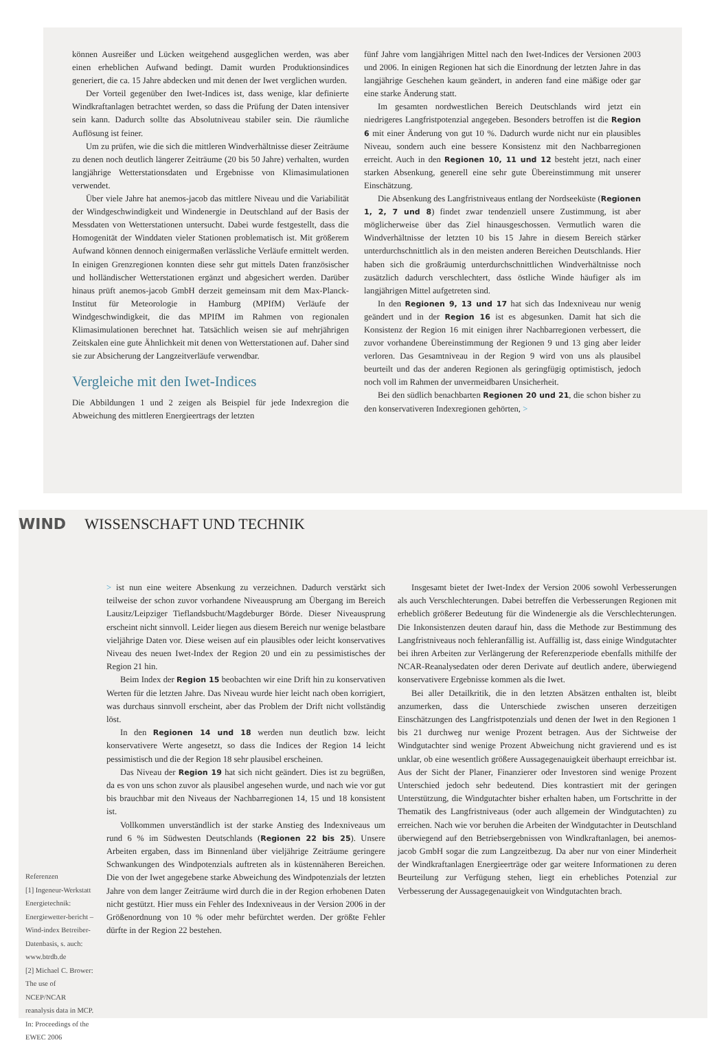können Ausreißer und Lücken weitgehend ausgeglichen werden, was aber einen erheblichen Aufwand bedingt. Damit wurden Produktionsindices generiert, die ca. 15 Jahre abdecken und mit denen der Iwet verglichen wurden.
Der Vorteil gegenüber den Iwet-Indices ist, dass wenige, klar definierte Windkraftanlagen betrachtet werden, so dass die Prüfung der Daten intensiver sein kann. Dadurch sollte das Absolutniveau stabiler sein. Die räumliche Auflösung ist feiner.
Um zu prüfen, wie die sich die mittleren Windverhältnisse dieser Zeiträume zu denen noch deutlich längerer Zeiträume (20 bis 50 Jahre) verhalten, wurden langjährige Wetterstationsdaten und Ergebnisse von Klimasimulationen verwendet.
Über viele Jahre hat anemos-jacob das mittlere Niveau und die Variabilität der Windgeschwindigkeit und Windenergie in Deutschland auf der Basis der Messdaten von Wetterstationen untersucht. Dabei wurde festgestellt, dass die Homogenität der Winddaten vieler Stationen problematisch ist. Mit größerem Aufwand können dennoch einigermaßen verlässliche Verläufe ermittelt werden. In einigen Grenzregionen konnten diese sehr gut mittels Daten französischer und holländischer Wetterstationen ergänzt und abgesichert werden. Darüber hinaus prüft anemos-jacob GmbH derzeit gemeinsam mit dem Max-Planck-Institut für Meteorologie in Hamburg (MPIfM) Verläufe der Windgeschwindigkeit, die das MPIfM im Rahmen von regionalen Klimasimulationen berechnet hat. Tatsächlich weisen sie auf mehrjährigen Zeitskalen eine gute Ähnlichkeit mit denen von Wetterstationen auf. Daher sind sie zur Absicherung der Langzeitverläufe verwendbar.
Vergleiche mit den Iwet-Indices
Die Abbildungen 1 und 2 zeigen als Beispiel für jede Indexregion die Abweichung des mittleren Energieertrags der letzten
fünf Jahre vom langjährigen Mittel nach den Iwet-Indices der Versionen 2003 und 2006. In einigen Regionen hat sich die Einordnung der letzten Jahre in das langjährige Geschehen kaum geändert, in anderen fand eine mäßige oder gar eine starke Änderung statt.
Im gesamten nordwestlichen Bereich Deutschlands wird jetzt ein niedrigeres Langfristpotenzial angegeben. Besonders betroffen ist die Region 6 mit einer Änderung von gut 10 %. Dadurch wurde nicht nur ein plausibles Niveau, sondern auch eine bessere Konsistenz mit den Nachbarregionen erreicht. Auch in den Regionen 10, 11 und 12 besteht jetzt, nach einer starken Absenkung, generell eine sehr gute Übereinstimmung mit unserer Einschätzung.
Die Absenkung des Langfristniveaus entlang der Nordseeküste (Regionen 1, 2, 7 und 8) findet zwar tendenziell unsere Zustimmung, ist aber möglicherweise über das Ziel hinausgeschossen. Vermutlich waren die Windverhältnisse der letzten 10 bis 15 Jahre in diesem Bereich stärker unterdurchschnittlich als in den meisten anderen Bereichen Deutschlands. Hier haben sich die großräumig unterdurchschnittlichen Windverhältnisse noch zusätzlich dadurch verschlechtert, dass östliche Winde häufiger als im langjährigen Mittel aufgetreten sind.
In den Regionen 9, 13 und 17 hat sich das Indexniveau nur wenig geändert und in der Region 16 ist es abgesunken. Damit hat sich die Konsistenz der Region 16 mit einigen ihrer Nachbarregionen verbessert, die zuvor vorhandene Übereinstimmung der Regionen 9 und 13 ging aber leider verloren. Das Gesamtniveau in der Region 9 wird von uns als plausibel beurteilt und das der anderen Regionen als geringfügig optimistisch, jedoch noch voll im Rahmen der unvermeidbaren Unsicherheit.
Bei den südlich benachbarten Regionen 20 und 21, die schon bisher zu den konservativeren Indexregionen gehörten, >
WIND WISSENSCHAFT UND TECHNIK
Referenzen
[1] Ingeneur-Werkstatt Energietechnik: Energiewetter-bericht – Wind-index Betreiber-Datenbasis, s. auch: www.btrdb.de
[2] Michael C. Brower: The use of NCEP/NCAR reanalysis data in MCP. In: Proceedings of the EWEC 2006
> ist nun eine weitere Absenkung zu verzeichnen. Dadurch verstärkt sich teilweise der schon zuvor vorhandene Niveausprung am Übergang im Bereich Lausitz/Leipziger Tieflandsbucht/Magdeburger Börde. Dieser Niveausprung erscheint nicht sinnvoll. Leider liegen aus diesem Bereich nur wenige belastbare vieljährige Daten vor. Diese weisen auf ein plausibles oder leicht konservatives Niveau des neuen Iwet-Index der Region 20 und ein zu pessimistisches der Region 21 hin.
Beim Index der Region 15 beobachten wir eine Drift hin zu konservativen Werten für die letzten Jahre. Das Niveau wurde hier leicht nach oben korrigiert, was durchaus sinnvoll erscheint, aber das Problem der Drift nicht vollständig löst.
In den Regionen 14 und 18 werden nun deutlich bzw. leicht konservativere Werte angesetzt, so dass die Indices der Region 14 leicht pessimistisch und die der Region 18 sehr plausibel erscheinen.
Das Niveau der Region 19 hat sich nicht geändert. Dies ist zu begrüßen, da es von uns schon zuvor als plausibel angesehen wurde, und nach wie vor gut bis brauchbar mit den Niveaus der Nachbarregionen 14, 15 und 18 konsistent ist.
Vollkommen unverständlich ist der starke Anstieg des Indexniveaus um rund 6 % im Südwesten Deutschlands (Regionen 22 bis 25). Unsere Arbeiten ergaben, dass im Binnenland über vieljährige Zeiträume geringere Schwankungen des Windpotenzials auftreten als in küstennäheren Bereichen. Die von der Iwet angegebene starke Abweichung des Windpotenzials der letzten Jahre von dem langer Zeiträume wird durch die in der Region erhobenen Daten nicht gestützt. Hier muss ein Fehler des Indexniveaus in der Version 2006 in der Größenordnung von 10 % oder mehr befürchtet werden. Der größte Fehler dürfte in der Region 22 bestehen.
Insgesamt bietet der Iwet-Index der Version 2006 sowohl Verbesserungen als auch Verschlechterungen. Dabei betreffen die Verbesserungen Regionen mit erheblich größerer Bedeutung für die Windenergie als die Verschlechterungen. Die Inkonsistenzen deuten darauf hin, dass die Methode zur Bestimmung des Langfristniveaus noch fehleranfällig ist. Auffällig ist, dass einige Windgutachter bei ihren Arbeiten zur Verlängerung der Referenzperiode ebenfalls mithilfe der NCAR-Reanalysedaten oder deren Derivate auf deutlich andere, überwiegend konservativere Ergebnisse kommen als die Iwet.
Bei aller Detailkritik, die in den letzten Absätzen enthalten ist, bleibt anzumerken, dass die Unterschiede zwischen unseren derzeitigen Einschätzungen des Langfristpotenzials und denen der Iwet in den Regionen 1 bis 21 durchweg nur wenige Prozent betragen. Aus der Sichtweise der Windgutachter sind wenige Prozent Abweichung nicht gravierend und es ist unklar, ob eine wesentlich größere Aussagegenauigkeit überhaupt erreichbar ist. Aus der Sicht der Planer, Finanzierer oder Investoren sind wenige Prozent Unterschied jedoch sehr bedeutend. Dies kontrastiert mit der geringen Unterstützung, die Windgutachter bisher erhalten haben, um Fortschritte in der Thematik des Langfristniveaus (oder auch allgemein der Windgutachten) zu erreichen. Nach wie vor beruhen die Arbeiten der Windgutachter in Deutschland überwiegend auf den Betriebsergebnissen von Windkraftanlagen, bei anemos-jacob GmbH sogar die zum Langzeitbezug. Da aber nur von einer Minderheit der Windkraftanlagen Energieerträge oder gar weitere Informationen zu deren Beurteilung zur Verfügung stehen, liegt ein erhebliches Potenzial zur Verbesserung der Aussagegenauigkeit von Windgutachten brach.